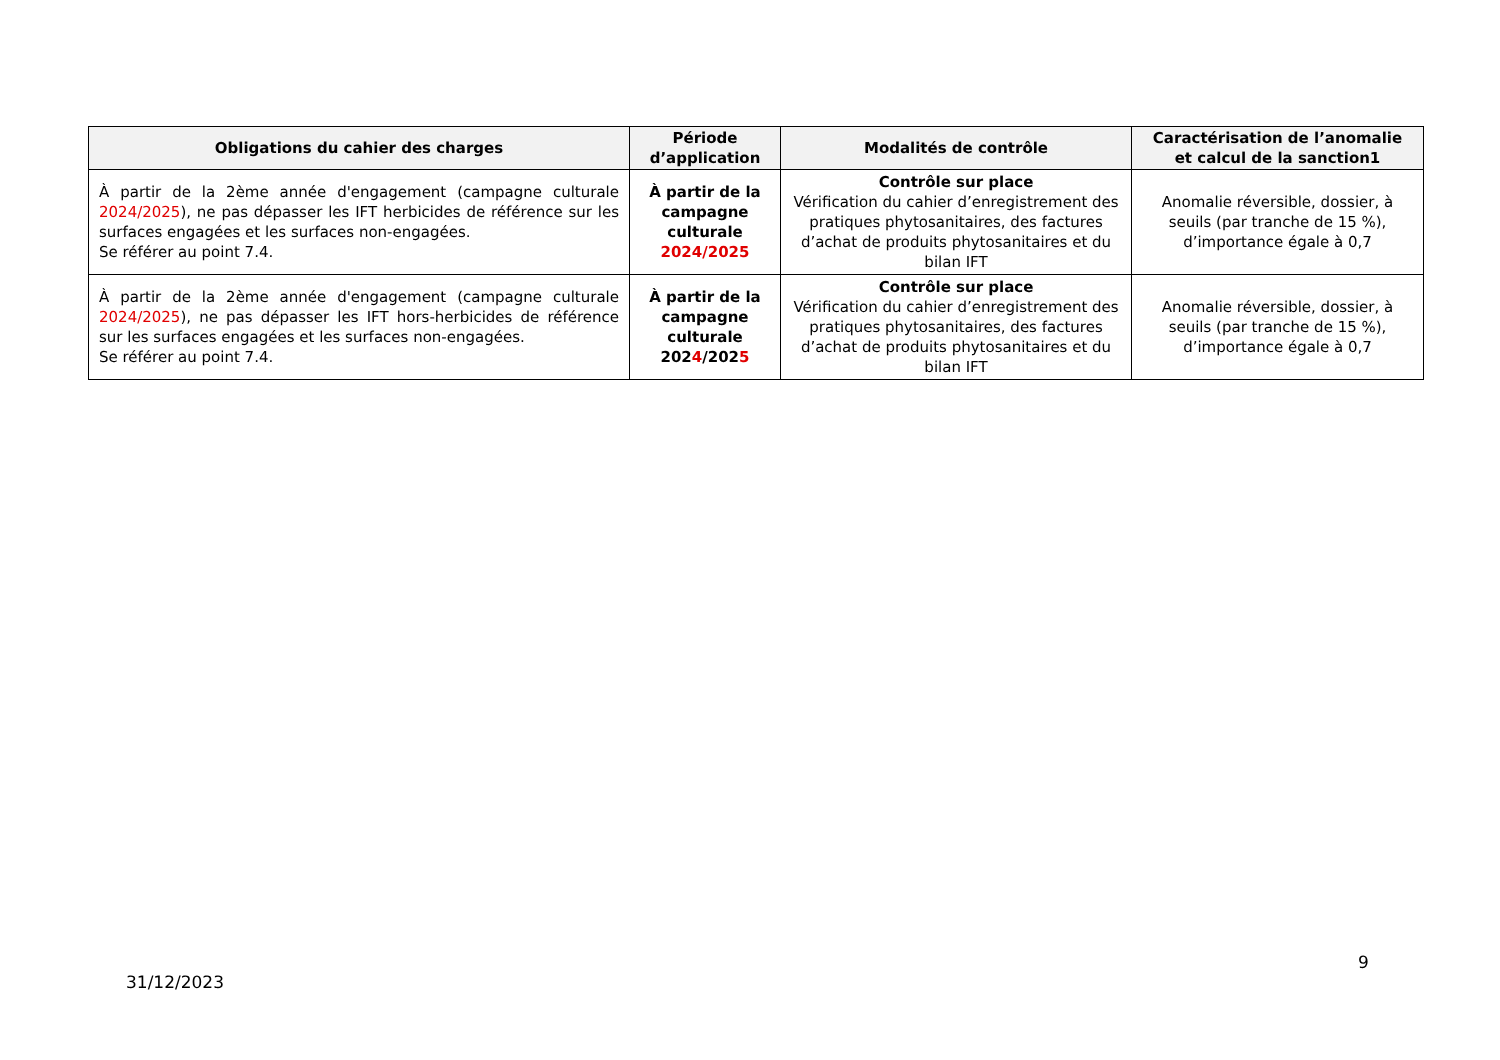| Obligations du cahier des charges | Période d’application | Modalités de contrôle | Caractérisation de l’anomalie et calcul de la sanction1 |
| --- | --- | --- | --- |
| À partir de la 2ème année d'engagement (campagne culturale 2024/2025 ), ne pas dépasser les IFT herbicides de référence sur les surfaces engagées et les surfaces non-engagées. Se référer au point 7.4. | À partir de la campagne culturale 2024/2025 | Contrôle sur place Vérification du cahier d’enregistrement des pratiques phytosanitaires, des factures d’achat de produits phytosanitaires et du bilan IFT | Anomalie réversible, dossier, à seuils (par tranche de 15 %), d’importance égale à 0,7 |
| À partir de la 2ème année d'engagement (campagne culturale 2024/2025 ), ne pas dépasser les IFT hors-herbicides de référence sur les surfaces engagées et les surfaces non-engagées. Se référer au point 7.4. | À partir de la campagne culturale 202 4 /202 5 | Contrôle sur place Vérification du cahier d’enregistrement des pratiques phytosanitaires, des factures d’achat de produits phytosanitaires et du bilan IFT | Anomalie réversible, dossier, à seuils (par tranche de 15 %), d’importance égale à 0,7 |
9
31/12/2023